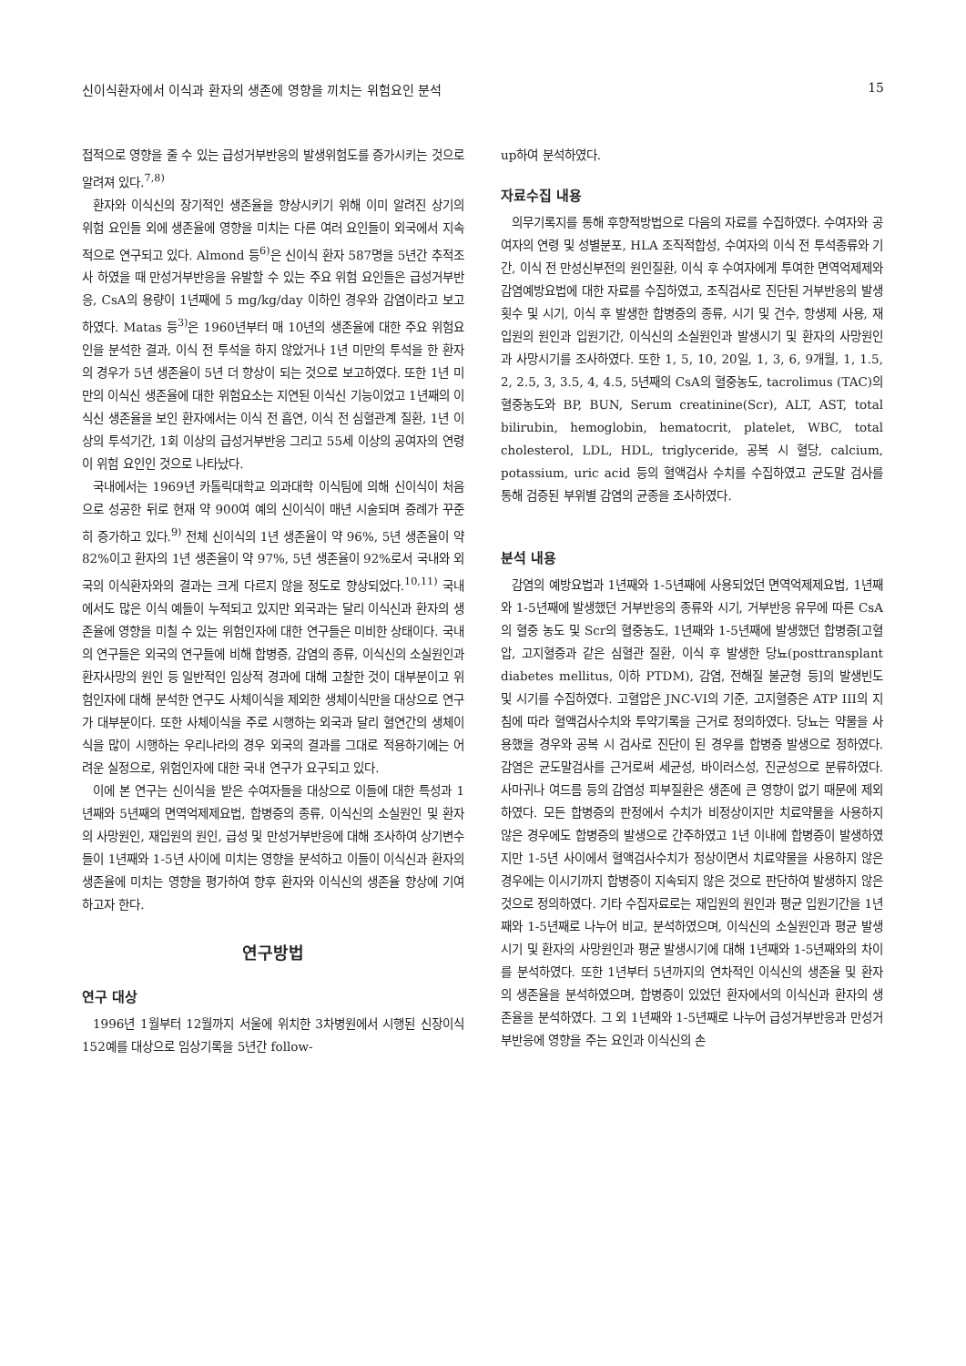신이식환자에서 이식과 환자의 생존에 영향을 끼치는 위험요인 분석 15
접적으로 영향을 줄 수 있는 급성거부반응의 발생위험도를 증가시키는 것으로 알려져 있다.<sup>7,8)</sup>
환자와 이식신의 장기적인 생존율을 향상시키기 위해 이미 알려진 상기의 위험 요인들 외에 생존율에 영향을 미치는 다른 여러 요인들이 외국에서 지속적으로 연구되고 있다. Almond 등<sup>6)</sup>은 신이식 환자 587명을 5년간 추적조사 하였을 때 만성거부반응을 유발할 수 있는 주요 위험 요인들은 급성거부반응, CsA의 용량이 1년째에 5 mg/kg/day 이하인 경우와 감염이라고 보고하였다. Matas 등<sup>3)</sup>은 1960년부터 매 10년의 생존율에 대한 주요 위험요인을 분석한 결과, 이식 전 투석을 하지 않았거나 1년 미만의 투석을 한 환자의 경우가 5년 생존율이 5년 더 향상이 되는 것으로 보고하였다. 또한 1년 미만의 이식신 생존율에 대한 위험요소는 지연된 이식신 기능이었고 1년째의 이식신 생존율을 보인 환자에서는 이식 전 흡연, 이식 전 심혈관계 질환, 1년 이상의 투석기간, 1회 이상의 급성거부반응 그리고 55세 이상의 공여자의 연령이 위험 요인인 것으로 나타났다.
국내에서는 1969년 카톨릭대학교 의과대학 이식팀에 의해 신이식이 처음으로 성공한 뒤로 현재 약 900여 예의 신이식이 매년 시술되며 증례가 꾸준히 증가하고 있다.<sup>9)</sup> 전체 신이식의 1년 생존율이 약 96%, 5년 생존율이 약 82%이고 환자의 1년 생존율이 약 97%, 5년 생존율이 92%로서 국내와 외국의 이식환자와의 결과는 크게 다르지 않을 정도로 향상되었다.<sup>10,11)</sup> 국내에서도 많은 이식 예들이 누적되고 있지만 외국과는 달리 이식신과 환자의 생존율에 영향을 미칠 수 있는 위험인자에 대한 연구들은 미비한 상태이다. 국내의 연구들은 외국의 연구들에 비해 합병증, 감염의 종류, 이식신의 소실원인과 환자사망의 원인 등 일반적인 임상적 경과에 대해 고찰한 것이 대부분이고 위험인자에 대해 분석한 연구도 사체이식을 제외한 생체이식만을 대상으로 연구가 대부분이다. 또한 사체이식을 주로 시행하는 외국과 달리 혈연간의 생체이식을 많이 시행하는 우리나라의 경우 외국의 결과를 그대로 적용하기에는 어려운 실정으로, 위험인자에 대한 국내 연구가 요구되고 있다.
이에 본 연구는 신이식을 받은 수여자들을 대상으로 이들에 대한 특성과 1년째와 5년째의 면역억제제요법, 합병증의 종류, 이식신의 소실원인 및 환자의 사망원인, 재입원의 원인, 급성 및 만성거부반응에 대해 조사하여 상기변수들이 1년째와 1-5년 사이에 미치는 영향을 분석하고 이들이 이식신과 환자의 생존율에 미치는 영향을 평가하여 향후 환자와 이식신의 생존율 향상에 기여하고자 한다.
연구방법
연구 대상
1996년 1월부터 12월까지 서울에 위치한 3차병원에서 시행된 신장이식 152예를 대상으로 임상기록을 5년간 follow-
up하여 분석하였다.
자료수집 내용
의무기록지를 통해 후향적방법으로 다음의 자료를 수집하였다. 수여자와 공여자의 연령 및 성별분포, HLA 조직적합성, 수여자의 이식 전 투석종류와 기간, 이식 전 만성신부전의 원인질환, 이식 후 수여자에게 투여한 면역억제제와 감염예방요법에 대한 자료를 수집하였고, 조직검사로 진단된 거부반응의 발생횟수 및 시기, 이식 후 발생한 합병증의 종류, 시기 및 건수, 항생제 사용, 재입원의 원인과 입원기간, 이식신의 소실원인과 발생시기 및 환자의 사망원인과 사망시기를 조사하였다. 또한 1, 5, 10, 20일, 1, 3, 6, 9개월, 1, 1.5, 2, 2.5, 3, 3.5, 4, 4.5, 5년째의 CsA의 혈중농도, tacrolimus (TAC)의 혈중농도와 BP, BUN, Serum creatinine(Scr), ALT, AST, total bilirubin, hemoglobin, hematocrit, platelet, WBC, total cholesterol, LDL, HDL, triglyceride, 공복 시 혈당, calcium, potassium, uric acid 등의 혈액검사 수치를 수집하였고 균도말 검사를 통해 검증된 부위별 감염의 균종을 조사하였다.
분석 내용
감염의 예방요법과 1년째와 1-5년째에 사용되었던 면역억제제요법, 1년째와 1-5년째에 발생했던 거부반응의 종류와 시기, 거부반응 유무에 따른 CsA의 혈중 농도 및 Scr의 혈중농도, 1년째와 1-5년째에 발생했던 합병증[고혈압, 고지혈증과 같은 심혈관 질환, 이식 후 발생한 당뇨(posttransplant diabetes mellitus, 이하 PTDM), 감염, 전해질 불균형 등]의 발생빈도 및 시기를 수집하였다. 고혈압은 JNC-VI의 기준, 고지혈증은 ATP III의 지침에 따라 혈액검사수치와 투약기록을 근거로 정의하였다. 당뇨는 약물을 사용했을 경우와 공복 시 검사로 진단이 된 경우를 합병증 발생으로 정하였다. 감염은 균도말검사를 근거로써 세균성, 바이러스성, 진균성으로 분류하였다. 사마귀나 여드름 등의 감염성 피부질환은 생존에 큰 영향이 없기 때문에 제외하였다. 모든 합병증의 판정에서 수치가 비정상이지만 치료약물을 사용하지 않은 경우에도 합병증의 발생으로 간주하였고 1년 이내에 합병증이 발생하였지만 1-5년 사이에서 혈액검사수치가 정상이면서 치료약물을 사용하지 않은 경우에는 이시기까지 합병증이 지속되지 않은 것으로 판단하여 발생하지 않은 것으로 정의하였다. 기타 수집자료로는 재입원의 원인과 평균 입원기간을 1년째와 1-5년째로 나누어 비교, 분석하였으며, 이식신의 소실원인과 평균 발생시기 및 환자의 사망원인과 평균 발생시기에 대해 1년째와 1-5년째와의 차이를 분석하였다. 또한 1년부터 5년까지의 연차적인 이식신의 생존율 및 환자의 생존율을 분석하였으며, 합병증이 있었던 환자에서의 이식신과 환자의 생존율을 분석하였다. 그 외 1년째와 1-5년째로 나누어 급성거부반응과 만성거부반응에 영향을 주는 요인과 이식신의 손